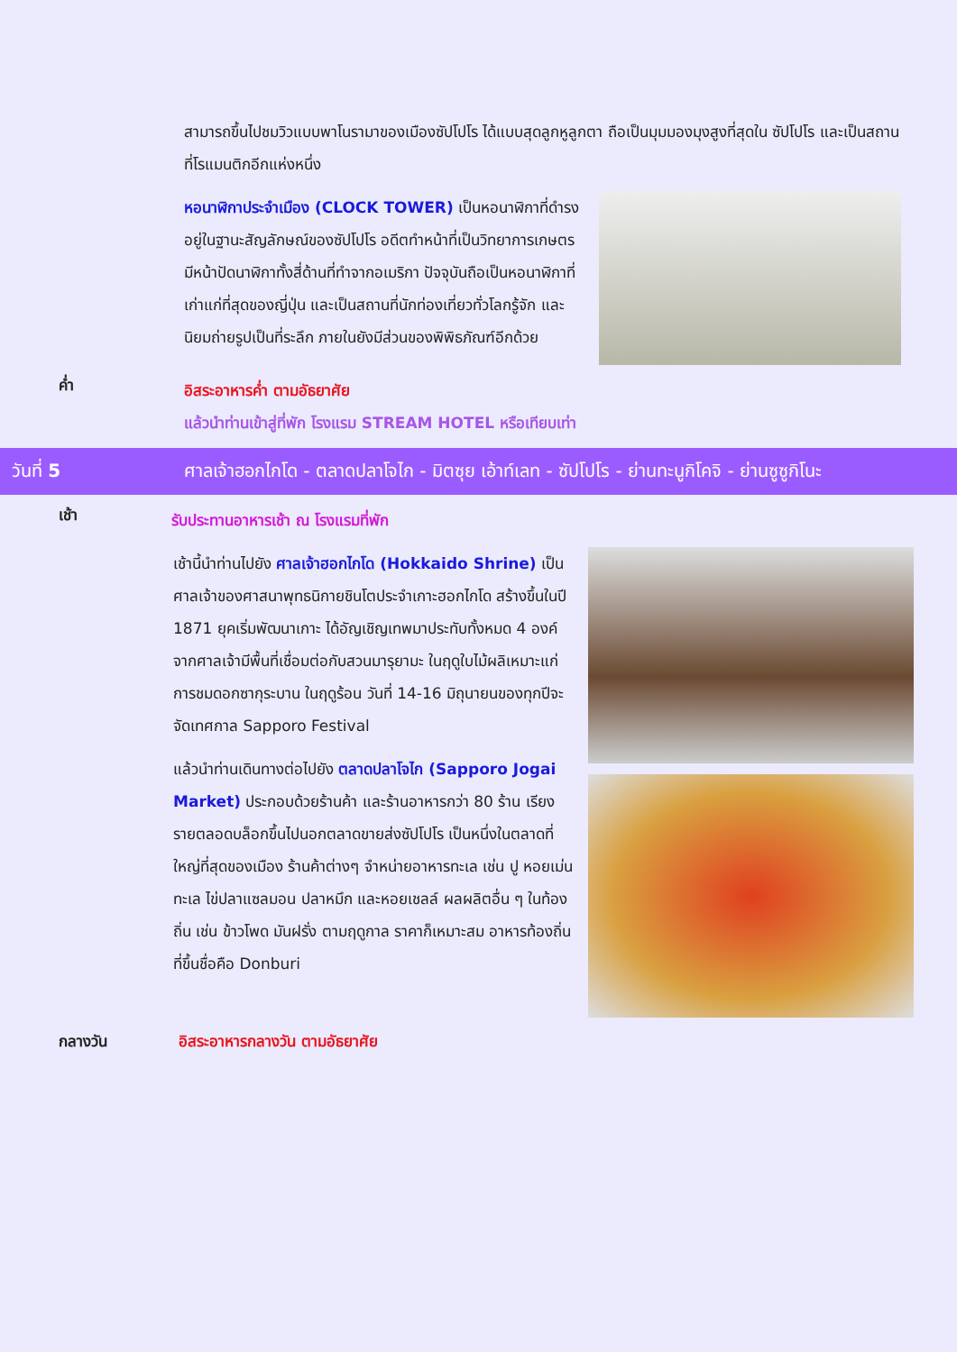สามารถขึ้นไปชมวิวแบบพาโนรามาของเมืองซัปโปโร ได้แบบสุดลูกหูลูกตา ถือเป็นมุมมองมุงสูงที่สุดใน ซัปโปโร และเป็นสถานที่โรแมนติกอีกแห่งหนึ่ง
หอนาฬิกาประจำเมือง (CLOCK TOWER) เป็นหอนาฬิกาที่ดำรงอยู่ในฐานะสัญลักษณ์ของซัปโปโร อดีตทำหน้าที่เป็นวิทยาการเกษตร มีหน้าปัดนาฬิกาทั้งสี่ด้านที่ทำจากอเมริกา ปัจจุบันถือเป็นหอนาฬิกาที่เก่าแก่ที่สุดของญี่ปุ่น และเป็นสถานที่นักท่องเที่ยวทั่วโลกรู้จัก และนิยมถ่ายรูปเป็นที่ระลึก ภายในยังมีส่วนของพิพิธภัณฑ์อีกด้วย
ค่ำ
อิสระอาหารค่ำ ตามอัธยาศัย
แล้วนำท่านเข้าสู่ที่พัก โรงแรม STREAM HOTEL หรือเทียบเท่า
วันที่ 5
ศาลเจ้าฮอกไกโด - ตลาดปลาโจไก - มิตซุย เอ้าท์เลท - ซัปโปโร - ย่านทะนูกิโคจิ - ย่านซูซูกิโนะ
เช้า
รับประทานอาหารเช้า ณ โรงแรมที่พัก
เช้านี้นำท่านไปยัง ศาลเจ้าฮอกไกโด (Hokkaido Shrine) เป็นศาลเจ้าของศาสนาพุทธนิกายชินโตประจำเกาะฮอกไกโด สร้างขึ้นในปี 1871 ยุคเริ่มพัฒนาเกาะ ได้อัญเชิญเทพมาประทับทั้งหมด 4 องค์ จากศาลเจ้ามีพื้นที่เชื่อมต่อกับสวนมารุยามะ ในฤดูใบไม้ผลิเหมาะแก่การชมดอกซากุระบาน ในฤดูร้อน วันที่ 14-16 มิถุนายนของทุกปีจะจัดเทศกาล Sapporo Festival
แล้วนำท่านเดินทางต่อไปยัง ตลาดปลาโจไก (Sapporo Jogai Market) ประกอบด้วยร้านค้า และร้านอาหารกว่า 80 ร้าน เรียงรายตลอดบล็อกขึ้นไปนอกตลาดขายส่งซัปโปโร เป็นหนึ่งในตลาดที่ใหญ่ที่สุดของเมือง ร้านค้าต่างๆ จำหน่ายอาหารทะเล เช่น ปู หอยเม่นทะเล ไข่ปลาแซลมอน ปลาหมึก และหอยเชลล์ ผลผลิตอื่น ๆ ในท้องถิ่น เช่น ข้าวโพด มันฝรั่ง ตามฤดูกาล ราคาก็เหมาะสม อาหารท้องถิ่นที่ขึ้นชื่อคือ Donburi
กลางวัน อิสระอาหารกลางวัน ตามอัธยาศัย